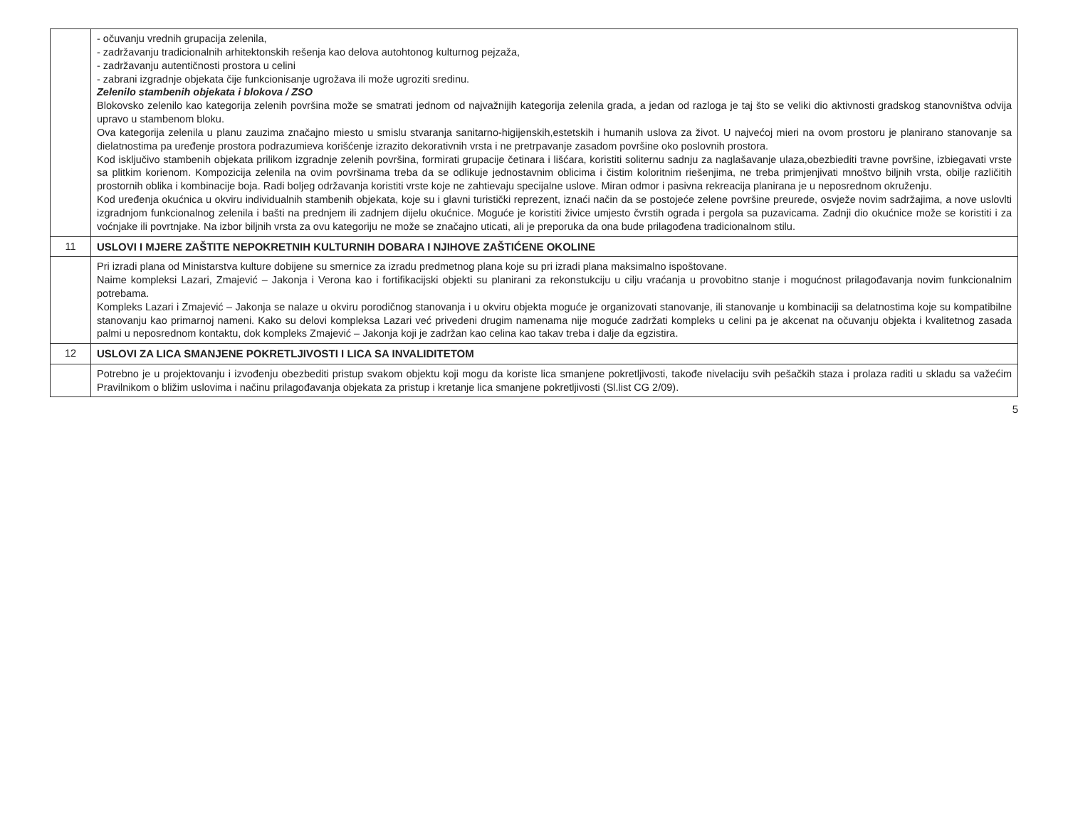| | - očuvanju vrednih grupacija zelenila, - zadržavanju tradicionalnih arhitektonskih rešenja kao delova autohtonog kulturnog pejzaža, - zadržavanju autentičnosti prostora u celini - zabrani izgradnje objekata čije funkcionisanje ugrožava ili može ugroziti sredinu. Zelenilo stambenih objekata i blokova / ZSO Blokovsko zelenilo kao kategorija zelenih površina može se smatrati jednom od najvažnijih kategorija zelenila grada, a jedan od razloga je taj što se veliki dio aktivnosti gradskog stanovništva odvija upravo u stambenom bloku. Ova kategorija zelenila u planu zauzima značajno miesto u smislu stvaranja sanitarno-higijenskih,estetskih i humanih uslova za život. U najvećoj mieri na ovom prostoru je planirano stanovanje sa dielatnostima pa uređenje prostora podrazumieva korišćenje izrazito dekorativnih vrsta i ne pretrpavanje zasadom površine oko poslovnih prostora. Kod isključivo stambenih objekata prilikom izgradnje zelenih površina, formirati grupacije četinara i lišćara, koristiti soliternu sadnju za naglašavanje ulaza,obezbiediti travne površine, izbiegavati vrste sa plitkim korienom. Kompozicija zelenila na ovim površinama treba da se odlikuje jednostavnim oblicima i čistim koloritnim riešenjima, ne treba primjenjivati mnoštvo biljnih vrsta, obilje različitih prostornih oblika i kombinacije boja. Radi boljeg održavanja koristiti vrste koje ne zahtievaju specijalne uslove. Miran odmor i pasivna rekreacija planirana je u neposrednom okruženju. Kod uređenja okućnica u okviru individualnih stambenih objekata, koje su i glavni turistički reprezent, iznaći način da se postojeće zelene površine preurede, osvježe novim sadržajima, a nove uslovlti izgradnjom funkcionalnog zelenila i bašti na prednjem ili zadnjem dijelu okućnice. Moguće je koristiti živice umjesto čvrstih ograda i pergola sa puzavicama. Zadnji dio okućnice može se koristiti i za voćnjake ili povrtnjake. Na izbor biljnih vrsta za ovu kategoriju ne može se značajno uticati, ali je preporuka da ona bude prilagođena tradicionalnom stilu. |
| 11 | USLOVI I MJERE ZAŠTITE NEPOKRETNIH KULTURNIH DOBARA I NJIHOVE ZAŠTIĆENE OKOLINE |
| | Pri izradi plana od Ministarstva kulture dobijene su smernice za izradu predmetnog plana koje su pri izradi plana maksimalno ispoštovane. Naime kompleksi Lazari, Zmajević – Jakonja i Verona kao i fortifikacijski objekti su planirani za rekonstukciju u cilju vraćanja u provobitno stanje i mogućnost prilagođavanja novim funkcionalnim potrebama. Kompleks Lazari i Zmajević – Jakonja se nalaze u okviru porodičnog stanovanja i u okviru objekta moguće je organizovati stanovanje, ili stanovanje u kombinaciji sa delatnostima koje su kompatibilne stanovanju kao primarnoj nameni. Kako su delovi kompleksa Lazari već privedeni drugim namenama nije moguće zadržati kompleks u celini pa je akcenat na očuvanju objekta i kvalitetnog zasada palmi u neposrednom kontaktu, dok kompleks Zmajević – Jakonja koji je zadržan kao celina kao takav treba i dalje da egzistira. |
| 12 | USLOVI ZA LICA SMANJENE POKRETLJIVOSTI I LICA SA INVALIDITETOM |
| | Potrebno je u projektovanju i izvođenju obezbediti pristup svakom objektu koji mogu da koriste lica smanjene pokretljivosti, takođe nivelaciju svih pešačkih staza i prolaza raditi u skladu sa važećim Pravilnikom o bližim uslovima i načinu prilagođavanja objekata za pristup i kretanje lica smanjene pokretljivosti (Sl.list CG 2/09). |
5